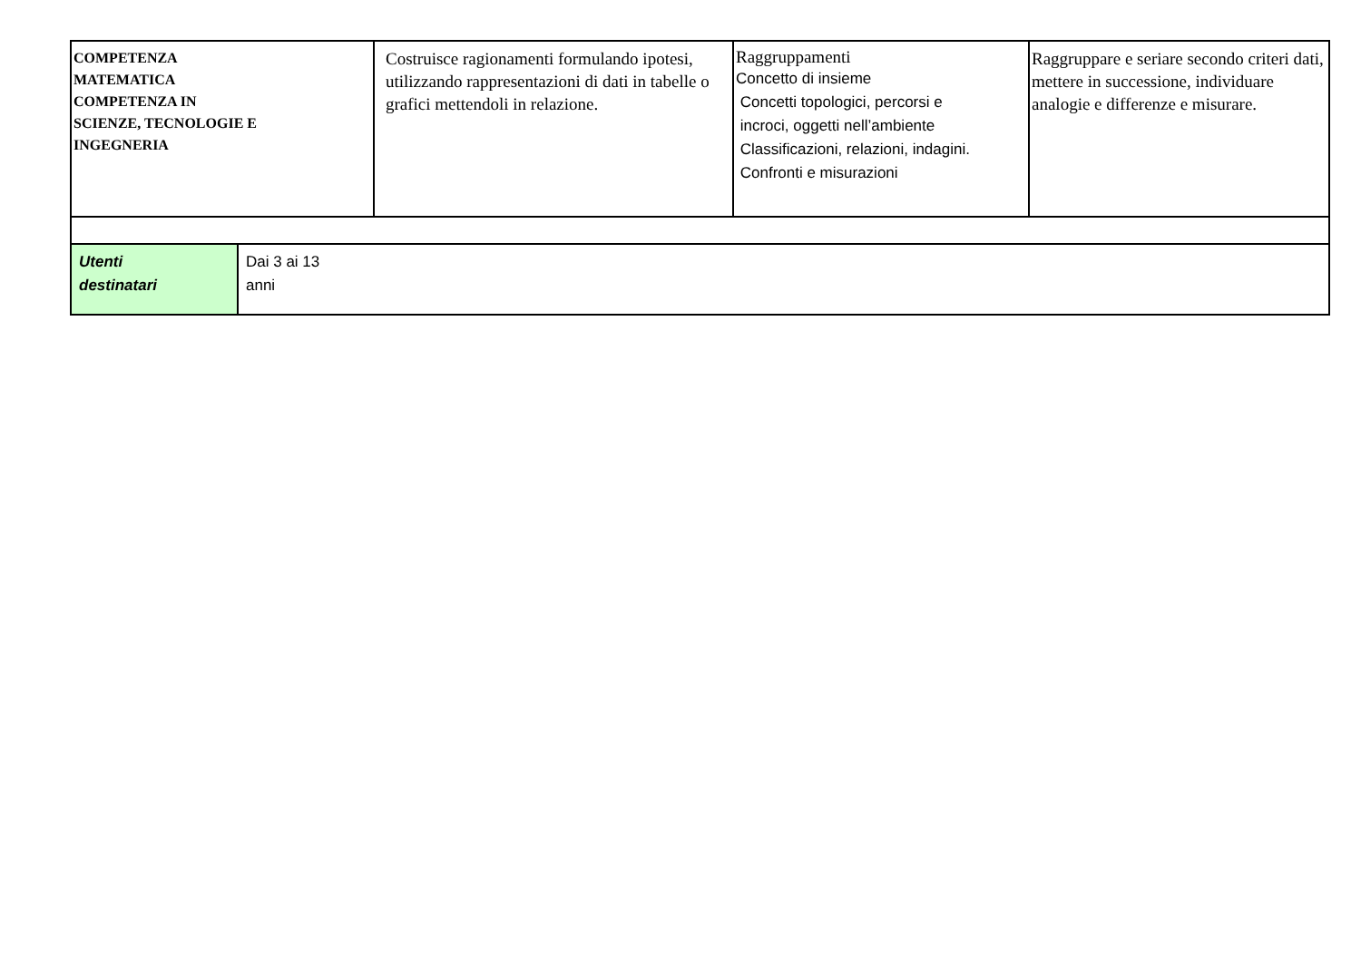| COMPETENZA MATEMATICA COMPETENZA IN SCIENZE, TECNOLOGIE E INGEGNERIA | Costruisce ragionamenti formulando ipotesi, utilizzando rappresentazioni di dati in tabelle o grafici mettendoli in relazione. | Raggruppamenti Concetto di insieme Concetti topologici, percorsi e incroci, oggetti nell’ambiente Classificazioni, relazioni, indagini. Confronti e misurazioni | Raggruppare e seriare secondo criteri dati, mettere in successione, individuare analogie e differenze e misurare. |
| Utenti destinatari | Dai 3 ai 13 anni |